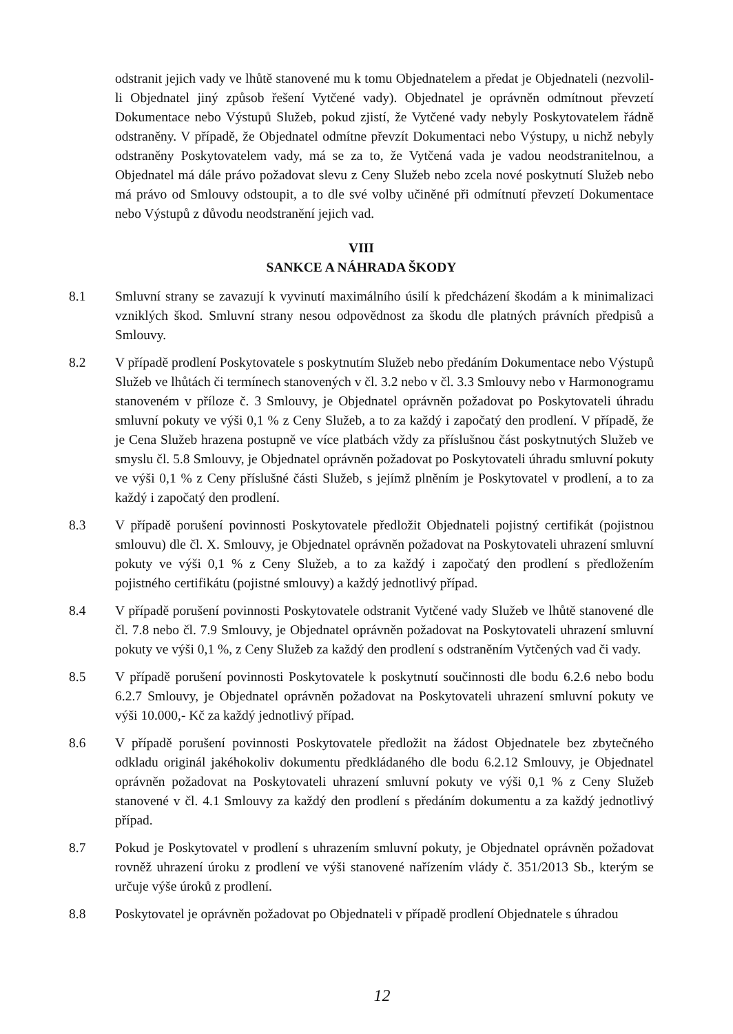odstranit jejich vady ve lhůtě stanovené mu k tomu Objednatelem a předat je Objednateli (nezvolil-li Objednatel jiný způsob řešení Vytčené vady). Objednatel je oprávněn odmítnout převzetí Dokumentace nebo Výstupů Služeb, pokud zjistí, že Vytčené vady nebyly Poskytovatelem řádně odstraněny. V případě, že Objednatel odmítne převzít Dokumentaci nebo Výstupy, u nichž nebyly odstraněny Poskytovatelem vady, má se za to, že Vytčená vada je vadou neodstranitelnou, a Objednatel má dále právo požadovat slevu z Ceny Služeb nebo zcela nové poskytnutí Služeb nebo má právo od Smlouvy odstoupit, a to dle své volby učiněné při odmítnutí převzetí Dokumentace nebo Výstupů z důvodu neodstranění jejich vad.
VIII
SANKCE A NÁHRADA ŠKODY
8.1 Smluvní strany se zavazují k vyvinutí maximálního úsilí k předcházení škodám a k minimalizaci vzniklých škod. Smluvní strany nesou odpovědnost za škodu dle platných právních předpisů a Smlouvy.
8.2 V případě prodlení Poskytovatele s poskytnutím Služeb nebo předáním Dokumentace nebo Výstupů Služeb ve lhůtách či termínech stanovených v čl. 3.2 nebo v čl. 3.3 Smlouvy nebo v Harmonogramu stanoveném v příloze č. 3 Smlouvy, je Objednatel oprávněn požadovat po Poskytovateli úhradu smluvní pokuty ve výši 0,1 % z Ceny Služeb, a to za každý i započatý den prodlení. V případě, že je Cena Služeb hrazena postupně ve více platbách vždy za příslušnou část poskytnutých Služeb ve smyslu čl. 5.8 Smlouvy, je Objednatel oprávněn požadovat po Poskytovateli úhradu smluvní pokuty ve výši 0,1 % z Ceny příslušné části Služeb, s jejímž plněním je Poskytovatel v prodlení, a to za každý i započatý den prodlení.
8.3 V případě porušení povinnosti Poskytovatele předložit Objednateli pojistný certifikát (pojistnou smlouvu) dle čl. X. Smlouvy, je Objednatel oprávněn požadovat na Poskytovateli uhrazení smluvní pokuty ve výši 0,1 % z Ceny Služeb, a to za každý i započatý den prodlení s předložením pojistného certifikátu (pojistné smlouvy) a každý jednotlivý případ.
8.4 V případě porušení povinnosti Poskytovatele odstranit Vytčené vady Služeb ve lhůtě stanovené dle čl. 7.8 nebo čl. 7.9 Smlouvy, je Objednatel oprávněn požadovat na Poskytovateli uhrazení smluvní pokuty ve výši 0,1 %, z Ceny Služeb za každý den prodlení s odstraněním Vytčených vad či vady.
8.5 V případě porušení povinnosti Poskytovatele k poskytnutí součinnosti dle bodu 6.2.6 nebo bodu 6.2.7 Smlouvy, je Objednatel oprávněn požadovat na Poskytovateli uhrazení smluvní pokuty ve výši 10.000,- Kč za každý jednotlivý případ.
8.6 V případě porušení povinnosti Poskytovatele předložit na žádost Objednatele bez zbytečného odkladu originál jakéhokoliv dokumentu předkládaného dle bodu 6.2.12 Smlouvy, je Objednatel oprávněn požadovat na Poskytovateli uhrazení smluvní pokuty ve výši 0,1 % z Ceny Služeb stanovené v čl. 4.1 Smlouvy za každý den prodlení s předáním dokumentu a za každý jednotlivý případ.
8.7 Pokud je Poskytovatel v prodlení s uhrazením smluvní pokuty, je Objednatel oprávněn požadovat rovněž uhrazení úroku z prodlení ve výši stanovené nařízením vlády č. 351/2013 Sb., kterým se určuje výše úroků z prodlení.
8.8 Poskytovatel je oprávněn požadovat po Objednateli v případě prodlení Objednatele s úhradou
12